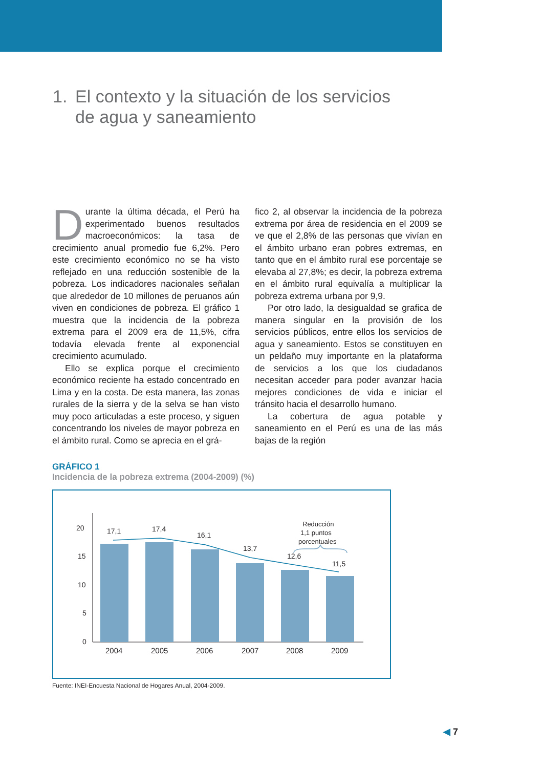1. El contexto y la situación de los servicios
de agua y saneamiento
Durante la última década, el Perú ha experimentado buenos resultados macroeconómicos: la tasa de crecimiento anual promedio fue 6,2%. Pero este crecimiento económico no se ha visto reflejado en una reducción sostenible de la pobreza. Los indicadores nacionales señalan que alrededor de 10 millones de peruanos aún viven en condiciones de pobreza. El gráfico 1 muestra que la incidencia de la pobreza extrema para el 2009 era de 11,5%, cifra todavía elevada frente al exponencial crecimiento acumulado.
Ello se explica porque el crecimiento económico reciente ha estado concentrado en Lima y en la costa. De esta manera, las zonas rurales de la sierra y de la selva se han visto muy poco articuladas a este proceso, y siguen concentrando los niveles de mayor pobreza en el ámbito rural. Como se aprecia en el grá-
fico 2, al observar la incidencia de la pobreza extrema por área de residencia en el 2009 se ve que el 2,8% de las personas que vivían en el ámbito urbano eran pobres extremas, en tanto que en el ámbito rural ese porcentaje se elevaba al 27,8%; es decir, la pobreza extrema en el ámbito rural equivalía a multiplicar la pobreza extrema urbana por 9,9.
Por otro lado, la desigualdad se grafica de manera singular en la provisión de los servicios públicos, entre ellos los servicios de agua y saneamiento. Estos se constituyen en un peldaño muy importante en la plataforma de servicios a los que los ciudadanos necesitan acceder para poder avanzar hacia mejores condiciones de vida e iniciar el tránsito hacia el desarrollo humano.
La cobertura de agua potable y saneamiento en el Perú es una de las más bajas de la región
GRÁFICO 1
Incidencia de la pobreza extrema (2004-2009) (%)
20
15
10
5
0
17,1
17,4
16,1
13,7
12,6
11,5
2004
2005
2006
2007
2008
2009
Reducción
1,1 puntos
porcentuales
Fuente: INEI-Encuesta Nacional de Hogares Anual, 2004-2009.
◀ 7